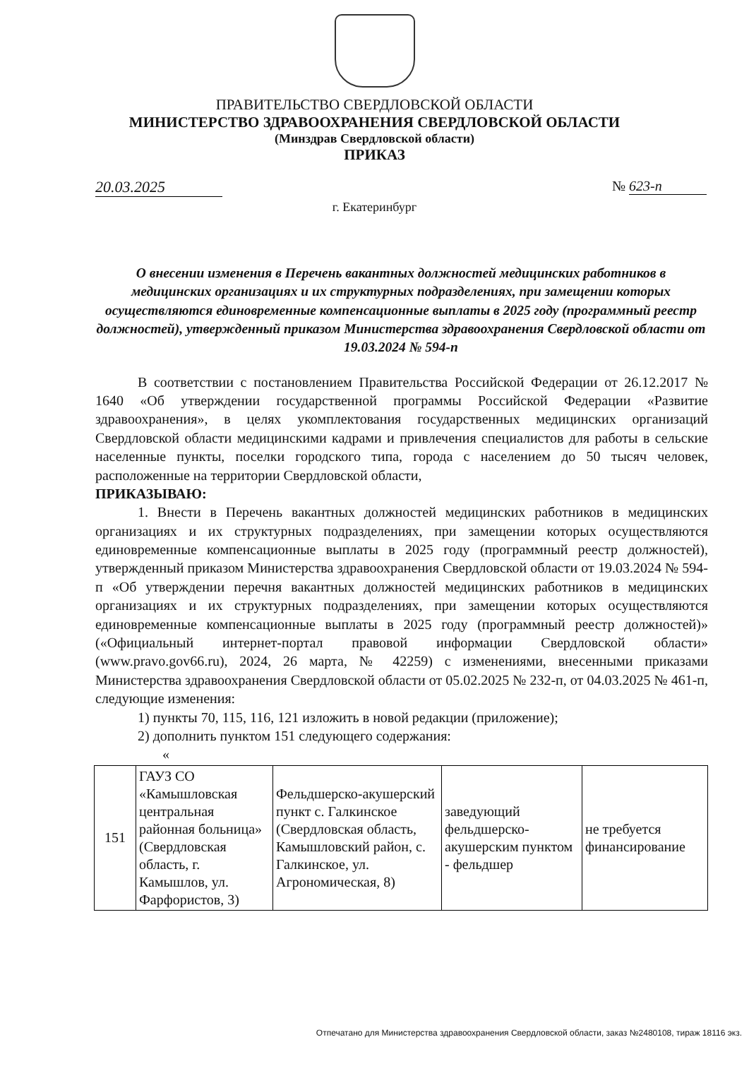ПРАВИТЕЛЬСТВО СВЕРДЛОВСКОЙ ОБЛАСТИ
МИНИСТЕРСТВО ЗДРАВООХРАНЕНИЯ СВЕРДЛОВСКОЙ ОБЛАСТИ
(Минздрав Свердловской области)
ПРИКАЗ
20.03.2025 № 623-п
г. Екатеринбург
О внесении изменения в Перечень вакантных должностей медицинских работников в медицинских организациях и их структурных подразделениях, при замещении которых осуществляются единовременные компенсационные выплаты в 2025 году (программный реестр должностей), утвержденный приказом Министерства здравоохранения Свердловской области от 19.03.2024 № 594-п
В соответствии с постановлением Правительства Российской Федерации от 26.12.2017 № 1640 «Об утверждении государственной программы Российской Федерации «Развитие здравоохранения», в целях укомплектования государственных медицинских организаций Свердловской области медицинскими кадрами и привлечения специалистов для работы в сельские населенные пункты, поселки городского типа, города с населением до 50 тысяч человек, расположенные на территории Свердловской области,
ПРИКАЗЫВАЮ:
1. Внести в Перечень вакантных должностей медицинских работников в медицинских организациях и их структурных подразделениях, при замещении которых осуществляются единовременные компенсационные выплаты в 2025 году (программный реестр должностей), утвержденный приказом Министерства здравоохранения Свердловской области от 19.03.2024 № 594-п «Об утверждении перечня вакантных должностей медицинских работников в медицинских организациях и их структурных подразделениях, при замещении которых осуществляются единовременные компенсационные выплаты в 2025 году (программный реестр должностей)» («Официальный интернет-портал правовой информации Свердловской области» (www.pravo.gov66.ru), 2024, 26 марта, № 42259) с изменениями, внесенными приказами Министерства здравоохранения Свердловской области от 05.02.2025 № 232-п, от 04.03.2025 № 461-п, следующие изменения:
1) пункты 70, 115, 116, 121 изложить в новой редакции (приложение);
2) дополнить пунктом 151 следующего содержания:
«
| 151 | ГАУЗ СО «Камышловская центральная районная больница» (Свердловская область, г. Камышлов, ул. Фарфористов, 3) | Фельдшерско-акушерский пункт с. Галкинское (Свердловская область, Камышловский район, с. Галкинское, ул. Агрономическая, 8) | заведующий фельдшерско-акушерским пунктом - фельдшер | не требуется финансирование |
Отпечатано для Министерства здравоохранения Свердловской области, заказ №2480108, тираж 18116 экз.